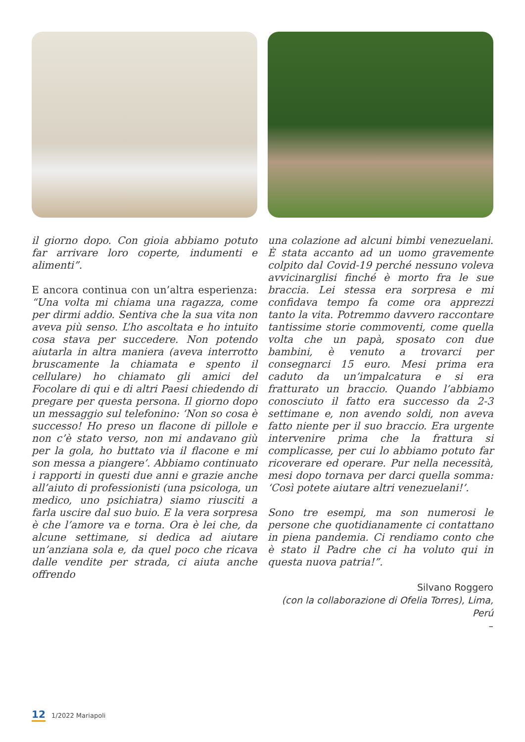il giorno dopo. Con gioia abbiamo potuto far arrivare loro coperte, indumenti e alimenti”.
E ancora continua con un’altra esperienza: “Una volta mi chiama una ragazza, come per dirmi addio. Sentiva che la sua vita non aveva più senso. L’ho ascoltata e ho intuito cosa stava per succedere. Non potendo aiutarla in altra maniera (aveva interrotto bruscamente la chiamata e spento il cellulare) ho chiamato gli amici del Focolare di qui e di altri Paesi chiedendo di pregare per questa persona. Il giorno dopo un messaggio sul telefonino: ‘Non so cosa è successo! Ho preso un flacone di pillole e non c’è stato verso, non mi andavano giù per la gola, ho buttato via il flacone e mi son messa a piangere’. Abbiamo continuato i rapporti in questi due anni e grazie anche all’aiuto di professionisti (una psicologa, un medico, uno psichiatra) siamo riusciti a farla uscire dal suo buio. E la vera sorpresa è che l’amore va e torna. Ora è lei che, da alcune settimane, si dedica ad aiutare un’anziana sola e, da quel poco che ricava dalle vendite per strada, ci aiuta anche offrendo
una colazione ad alcuni bimbi venezuelani. È stata accanto ad un uomo gravemente colpito dal Covid-19 perché nessuno voleva avvicinarglisi finché è morto fra le sue braccia. Lei stessa era sorpresa e mi confidava tempo fa come ora apprezzi tanto la vita. Potremmo davvero raccontare tantissime storie commoventi, come quella volta che un papà, sposato con due bambini, è venuto a trovarci per consegnarci 15 euro. Mesi prima era caduto da un’impalcatura e si era fratturato un braccio. Quando l’abbiamo conosciuto il fatto era successo da 2-3 settimane e, non avendo soldi, non aveva fatto niente per il suo braccio. Era urgente intervenire prima che la frattura si complicasse, per cui lo abbiamo potuto far ricoverare ed operare. Pur nella necessità, mesi dopo tornava per darci quella somma: ‘Così potete aiutare altri venezuelani!’.
Sono tre esempi, ma son numerosi le persone che quotidianamente ci contattano in piena pandemia. Ci rendiamo conto che è stato il Padre che ci ha voluto qui in questa nuova patria!”.
Silvano Roggero
(con la collaborazione di Ofelia Torres), Lima, Perú
–
12 1/2022 Mariapoli